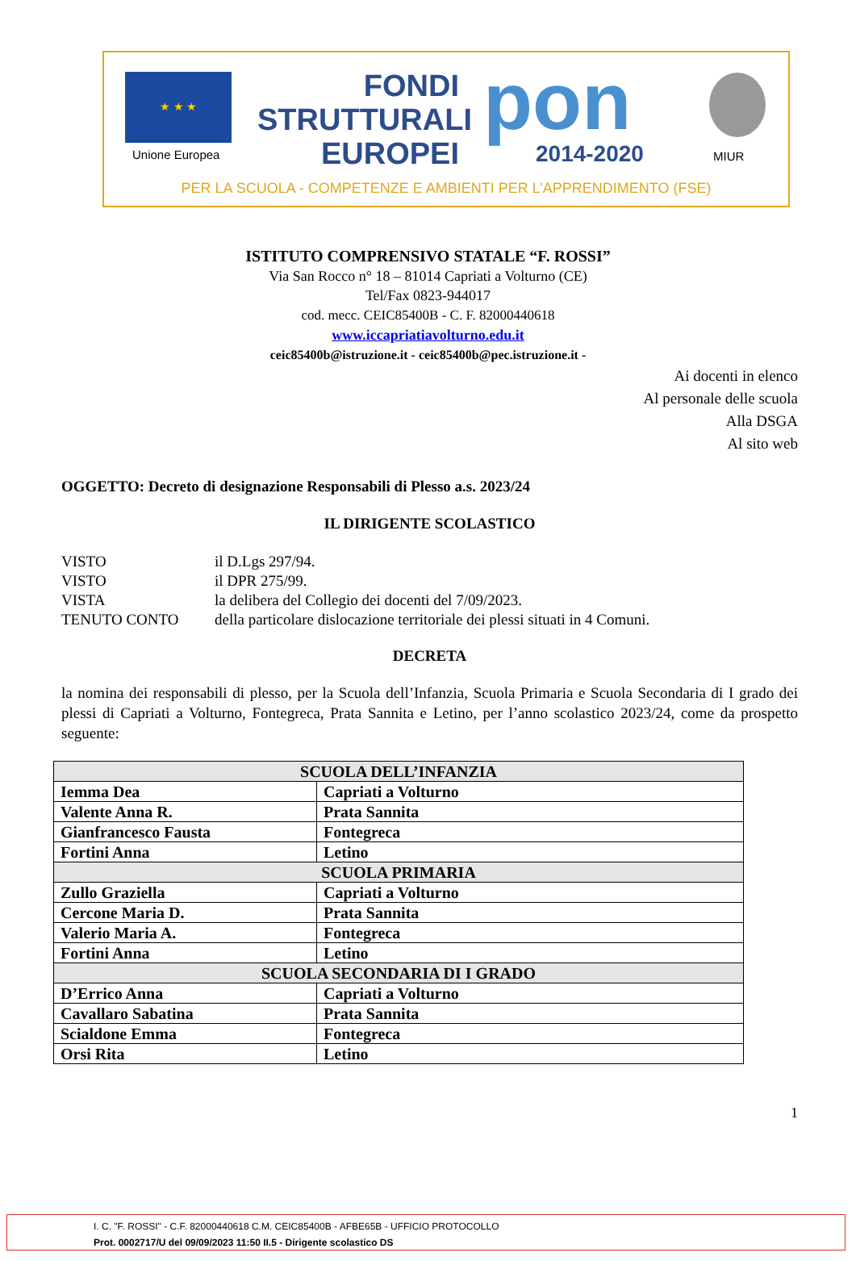★ ★ ★
Unione Europea
FONDI
STRUTTURALI
EUROPEI
pon 2014-2020 MIUR
PER LA SCUOLA - COMPETENZE E AMBIENTI PER L’APPRENDIMENTO (FSE)
ISTITUTO COMPRENSIVO STATALE “F. ROSSI”
Via San Rocco n° 18 – 81014 Capriati a Volturno (CE)
Tel/Fax 0823-944017
cod. mecc. CEIC85400B - C. F. 82000440618
www.iccapriatiavolturno.edu.it
ceic85400b@istruzione.it - ceic85400b@pec.istruzione.it -
Ai docenti in elenco
Al personale delle scuola
Alla DSGA
Al sito web
OGGETTO: Decreto di designazione Responsabili di Plesso a.s. 2023/24
IL DIRIGENTE SCOLASTICO
| VISTO | il D.Lgs 297/94. |
| VISTO | il DPR 275/99. |
| VISTA | la delibera del Collegio dei docenti del 7/09/2023. |
| TENUTO CONTO | della particolare dislocazione territoriale dei plessi situati in 4 Comuni. |
DECRETA
la nomina dei responsabili di plesso, per la Scuola dell’Infanzia, Scuola Primaria e Scuola Secondaria di I grado dei plessi di Capriati a Volturno, Fontegreca, Prata Sannita e Letino, per l’anno scolastico 2023/24, come da prospetto seguente:
| SCUOLA DELL’INFANZIA | |
| --- | --- |
| Iemma Dea | Capriati a Volturno |
| Valente Anna R. | Prata Sannita |
| Gianfrancesco Fausta | Fontegreca |
| Fortini Anna | Letino |
| SCUOLA PRIMARIA | |
| Zullo Graziella | Capriati a Volturno |
| Cercone Maria D. | Prata Sannita |
| Valerio Maria A. | Fontegreca |
| Fortini Anna | Letino |
| SCUOLA SECONDARIA DI I GRADO | |
| D’Errico Anna | Capriati a Volturno |
| Cavallaro Sabatina | Prata Sannita |
| Scialdone Emma | Fontegreca |
| Orsi Rita | Letino |
1
I. C. "F. ROSSI" - C.F. 82000440618 C.M. CEIC85400B - AFBE65B - UFFICIO PROTOCOLLO
Prot. 0002717/U del 09/09/2023 11:50 II.5 - Dirigente scolastico DS